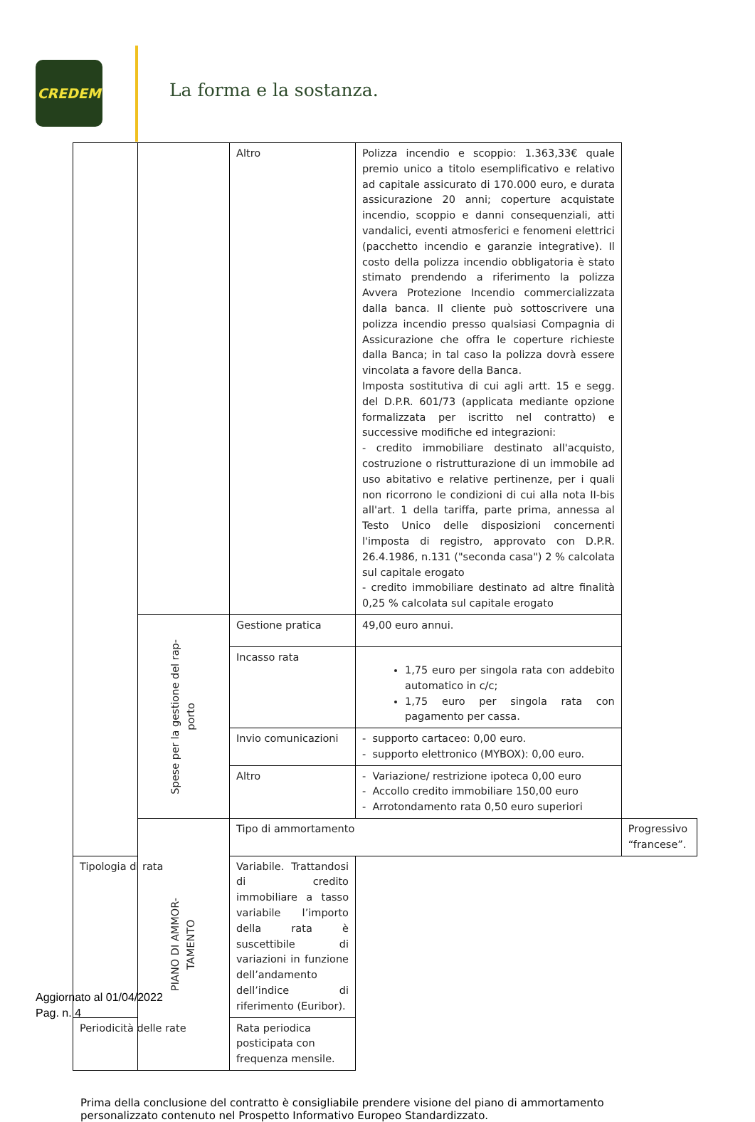CREDEM
La forma e la sostanza.
| | | Altro | Polizza incendio e scoppio: 1.363,33€ quale premio unico a titolo esemplificativo e relativo ad capitale assicurato di 170.000 euro, e durata assicurazione 20 anni; coperture acquistate incendio, scoppio e danni consequenziali, atti vandalici, eventi atmosferici e fenomeni elettrici (pacchetto incendio e garanzie integrative). Il costo della polizza incendio obbligatoria è stato stimato prendendo a riferimento la polizza Avvera Protezione Incendio commercializzata dalla banca. Il cliente può sottoscrivere una polizza incendio presso qualsiasi Compagnia di Assicurazione che offra le coperture richieste dalla Banca; in tal caso la polizza dovrà essere vincolata a favore della Banca. Imposta sostitutiva di cui agli artt. 15 e segg. del D.P.R. 601/73 (applicata mediante opzione formalizzata per iscritto nel contratto) e successive modifiche ed integrazioni: - credito immobiliare destinato all'acquisto, costruzione o ristrutturazione di un immobile ad uso abitativo e relative pertinenze, per i quali non ricorrono le condizioni di cui alla nota II-bis all'art. 1 della tariffa, parte prima, annessa al Testo Unico delle disposizioni concernenti l'imposta di registro, approvato con D.P.R. 26.4.1986, n.131 ("seconda casa") 2 % calcolata sul capitale erogato - credito immobiliare destinato ad altre finalità 0,25 % calcolata sul capitale erogato | |
| | Spese per la gestione del rap- porto | Gestione pratica | 49,00 euro annui. | |
| | | Incasso rata | 1,75 euro per singola rata con addebito automatico in c/c; 1,75 euro per singola rata con pagamento per cassa. | |
| | | Invio comunicazioni | - supporto cartaceo: 0,00 euro. - supporto elettronico (MYBOX): 0,00 euro. | |
| | | Altro | - Variazione/ restrizione ipoteca 0,00 euro - Accollo credito immobiliare 150,00 euro - Arrotondamento rata 0,50 euro superiori | |
| | PIANO DI AMMOR- TAMENTO | Tipo di ammortamento | | Progressivo “francese”. |
| Tipologia di rata | | Variabile. Trattandosi di credito immobiliare a tasso variabile l’importo della rata è suscettibile di variazioni in funzione dell’andamento dell’indice di riferimento (Euribor). | | |
| Periodicità delle rate | | Rata periodica posticipata con frequenza mensile. | | |
Prima della conclusione del contratto è consigliabile prendere visione del piano di ammortamento personalizzato contenuto nel Prospetto Informativo Europeo Standardizzato.
Aggiornato al 01/04/2022
Pag. n. 4